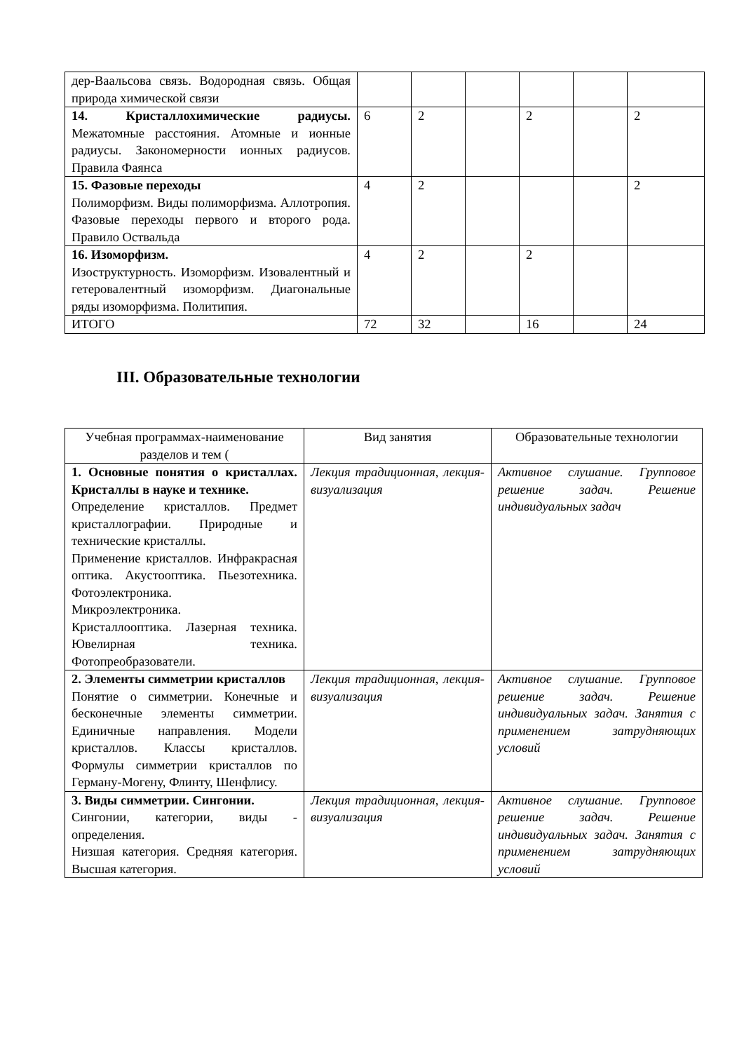| дер-Ваальсова связь. Водородная связь. Общая природа химической связи | | | | | | |
| 14. Кристаллохимические радиусы. Межатомные расстояния. Атомные и ионные радиусы. Закономерности ионных радиусов. Правила Фаянса | 6 | 2 | | 2 | | 2 |
| 15. Фазовые переходы Полиморфизм. Виды полиморфизма. Аллотропия. Фазовые переходы первого и второго рода. Правило Оствальда | 4 | 2 | | | | 2 |
| 16. Изоморфизм. Изоструктурность. Изоморфизм. Изовалентный и гетеровалентный изоморфизм. Диагональные ряды изоморфизма. Политипия. | 4 | 2 | | 2 | | |
| ИТОГО | 72 | 32 | | 16 | | 24 |
III. Образовательные технологии
| Учебная программах-наименование разделов и тем ( | Вид занятия | Образовательные технологии |
| 1. Основные понятия о кристаллах. Кристаллы в науке и технике. Определение кристаллов. Предмет кристаллографии. Природные и технические кристаллы. Применение кристаллов. Инфракрасная оптика. Акустооптика. Пьезотехника. Фотоэлектроника. Микроэлектроника. Кристаллооптика. Лазерная техника. Ювелирная техника. Фотопреобразователи. | Лекция традиционная, лекция-визуализация | Активное слушание. Групповое решение задач. Решение индивидуальных задач |
| 2. Элементы симметрии кристаллов Понятие о симметрии. Конечные и бесконечные элементы симметрии. Единичные направления. Модели кристаллов. Классы кристаллов. Формулы симметрии кристаллов по Герману-Могену, Флинту, Шенфлису. | Лекция традиционная, лекция-визуализация | Активное слушание. Групповое решение задач. Решение индивидуальных задач. Занятия с применением затрудняющих условий |
| 3. Виды симметрии. Сингонии. Сингонии, категории, виды - определения. Низшая категория. Средняя категория. Высшая категория. | Лекция традиционная, лекция-визуализация | Активное слушание. Групповое решение задач. Решение индивидуальных задач. Занятия с применением затрудняющих условий |